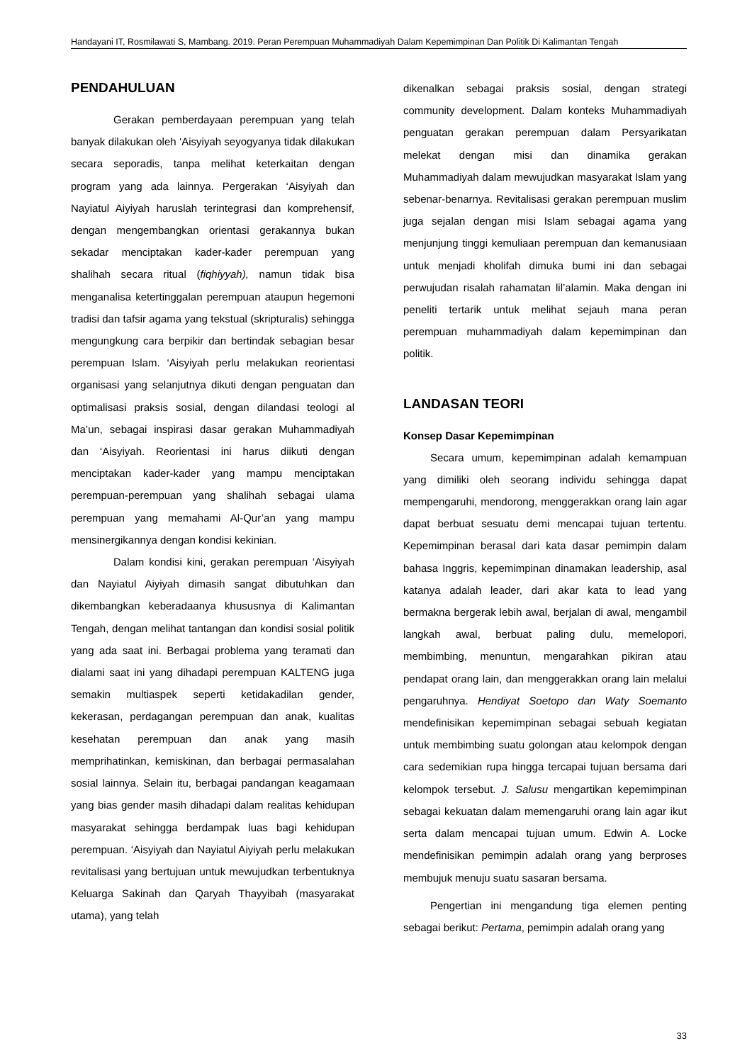Handayani IT, Rosmilawati S, Mambang. 2019. Peran Perempuan Muhammadiyah Dalam Kepemimpinan Dan Politik Di Kalimantan Tengah
PENDAHULUAN
Gerakan pemberdayaan perempuan yang telah banyak dilakukan oleh ‘Aisyiyah seyogyanya tidak dilakukan secara seporadis, tanpa melihat keterkaitan dengan program yang ada lainnya. Pergerakan ‘Aisyiyah dan Nayiatul Aiyiyah haruslah terintegrasi dan komprehensif, dengan mengembangkan orientasi gerakannya bukan sekadar menciptakan kader-kader perempuan yang shalihah secara ritual (fiqhiyyah), namun tidak bisa menganalisa ketertinggalan perempuan ataupun hegemoni tradisi dan tafsir agama yang tekstual (skripturalis) sehingga mengungkung cara berpikir dan bertindak sebagian besar perempuan Islam. ‘Aisyiyah perlu melakukan reorientasi organisasi yang selanjutnya dikuti dengan penguatan dan optimalisasi praksis sosial, dengan dilandasi teologi al Ma’un, sebagai inspirasi dasar gerakan Muhammadiyah dan ‘Aisyiyah. Reorientasi ini harus diikuti dengan menciptakan kader-kader yang mampu menciptakan perempuan-perempuan yang shalihah sebagai ulama perempuan yang memahami Al-Qur’an yang mampu mensinergikannya dengan kondisi kekinian.
Dalam kondisi kini, gerakan perempuan ‘Aisyiyah dan Nayiatul Aiyiyah dimasih sangat dibutuhkan dan dikembangkan keberadaanya khususnya di Kalimantan Tengah, dengan melihat tantangan dan kondisi sosial politik yang ada saat ini. Berbagai problema yang teramati dan dialami saat ini yang dihadapi perempuan KALTENG juga semakin multiaspek seperti ketidakadilan gender, kekerasan, perdagangan perempuan dan anak, kualitas kesehatan perempuan dan anak yang masih memprihatinkan, kemiskinan, dan berbagai permasalahan sosial lainnya. Selain itu, berbagai pandangan keagamaan yang bias gender masih dihadapi dalam realitas kehidupan masyarakat sehingga berdampak luas bagi kehidupan perempuan. ‘Aisyiyah dan Nayiatul Aiyiyah perlu melakukan revitalisasi yang bertujuan untuk mewujudkan terbentuknya Keluarga Sakinah dan Qaryah Thayyibah (masyarakat utama), yang telah
dikenalkan sebagai praksis sosial, dengan strategi community development. Dalam konteks Muhammadiyah penguatan gerakan perempuan dalam Persyarikatan melekat dengan misi dan dinamika gerakan Muhammadiyah dalam mewujudkan masyarakat Islam yang sebenar-benarnya. Revitalisasi gerakan perempuan muslim juga sejalan dengan misi Islam sebagai agama yang menjunjung tinggi kemuliaan perempuan dan kemanusiaan untuk menjadi kholifah dimuka bumi ini dan sebagai perwujudan risalah rahamatan lil’alamin. Maka dengan ini peneliti tertarik untuk melihat sejauh mana peran perempuan muhammadiyah dalam kepemimpinan dan politik.
LANDASAN TEORI
Konsep Dasar Kepemimpinan
Secara umum, kepemimpinan adalah kemampuan yang dimiliki oleh seorang individu sehingga dapat mempengaruhi, mendorong, menggerakkan orang lain agar dapat berbuat sesuatu demi mencapai tujuan tertentu. Kepemimpinan berasal dari kata dasar pemimpin dalam bahasa Inggris, kepemimpinan dinamakan leadership, asal katanya adalah leader, dari akar kata to lead yang bermakna bergerak lebih awal, berjalan di awal, mengambil langkah awal, berbuat paling dulu, memelopori, membimbing, menuntun, mengarahkan pikiran atau pendapat orang lain, dan menggerakkan orang lain melalui pengaruhnya. Hendiyat Soetopo dan Waty Soemanto mendefinisikan kepemimpinan sebagai sebuah kegiatan untuk membimbing suatu golongan atau kelompok dengan cara sedemikian rupa hingga tercapai tujuan bersama dari kelompok tersebut. J. Salusu mengartikan kepemimpinan sebagai kekuatan dalam memengaruhi orang lain agar ikut serta dalam mencapai tujuan umum. Edwin A. Locke mendefinisikan pemimpin adalah orang yang berproses membujuk menuju suatu sasaran bersama.
Pengertian ini mengandung tiga elemen penting sebagai berikut: Pertama, pemimpin adalah orang yang
33